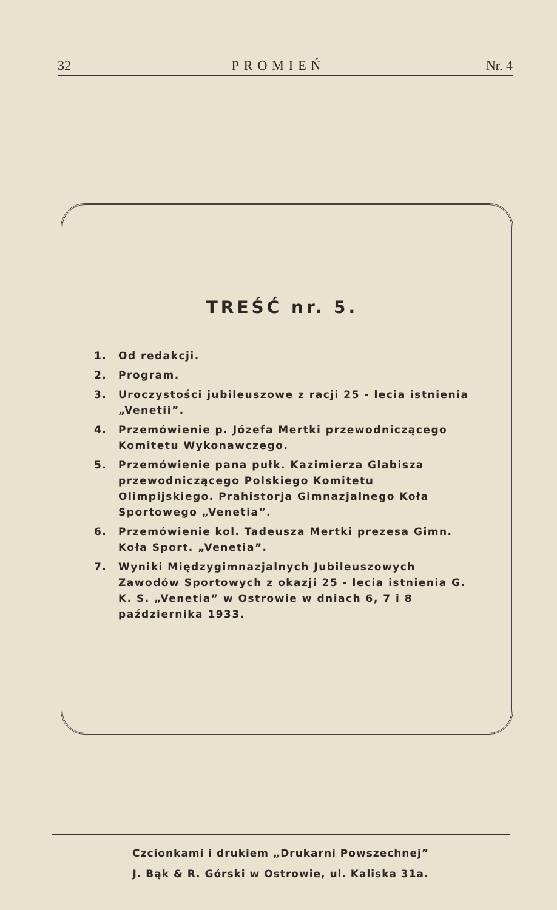32 PROMIEŃ Nr. 4
TREŚĆ nr. 5.
1. Od redakcji.
2. Program.
3. Uroczystości jubileuszowe z racji 25 - lecia istnienia „Venetii”.
4. Przemówienie p. Józefa Mertki przewodniczącego Komitetu Wykonawczego.
5. Przemówienie pana pułk. Kazimierza Glabisza przewodniczącego Polskiego Komitetu Olimpijskiego. Prahistorja Gimnazjalnego Koła Sportowego „Venetia”.
6. Przemówienie kol. Tadeusza Mertki prezesa Gimn. Koła Sport. „Venetia”.
7. Wyniki Międzygimnazjalnych Jubileuszowych Zawodów Sportowych z okazji 25 - lecia istnienia G. K. S. „Venetia” w Ostrowie w dniach 6, 7 i 8 października 1933.
Czcionkami i drukiem „Drukarni Powszechnej”
J. Bąk & R. Górski w Ostrowie, ul. Kaliska 31a.